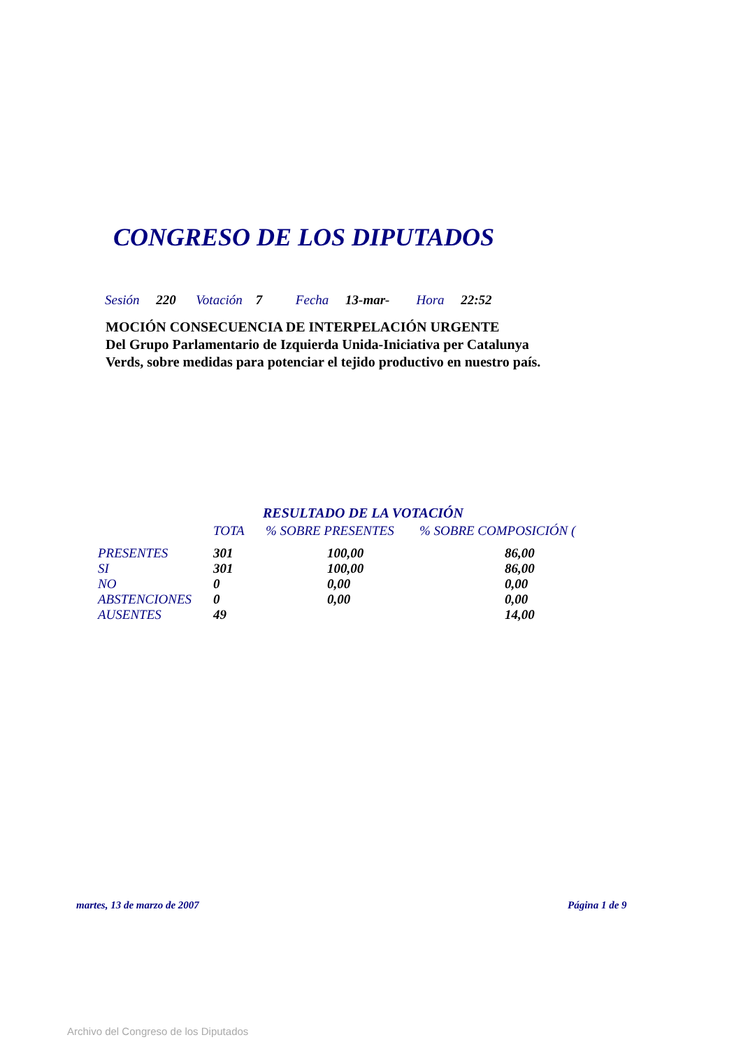CONGRESO DE LOS DIPUTADOS
Sesión 220 Votación 7 Fecha 13-mar- Hora 22:52
MOCIÓN CONSECUENCIA DE INTERPELACIÓN URGENTE
Del Grupo Parlamentario de Izquierda Unida-Iniciativa per Catalunya
Verds, sobre medidas para potenciar el tejido productivo en nuestro país.
RESULTADO DE LA VOTACIÓN
| | TOTA | % SOBRE PRESENTES | % SOBRE COMPOSICIÓN ( |
| --- | --- | --- | --- |
| PRESENTES | 301 | 100,00 | 86,00 |
| SI | 301 | 100,00 | 86,00 |
| NO | 0 | 0,00 | 0,00 |
| ABSTENCIONES | 0 | 0,00 | 0,00 |
| AUSENTES | 49 | | 14,00 |
martes, 13 de marzo de 2007 Página 1 de 9
Archivo del Congreso de los Diputados